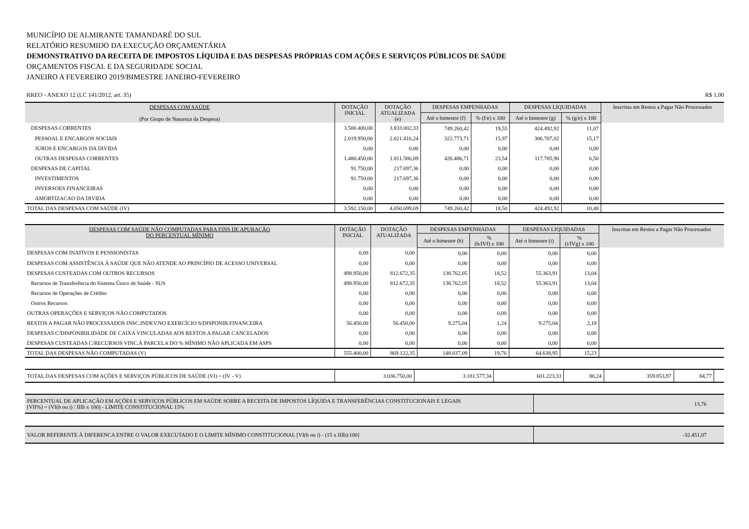MUNICÍPIO DE ALMIRANTE TAMANDARÉ DO SUL
RELATÓRIO RESUMIDO DA EXECUÇÃO ORÇAMENTÁRIA
DEMONSTRATIVO DA RECEITA DE IMPOSTOS LÍQUIDA E DAS DESPESAS PRÓPRIAS COM AÇÕES E SERVIÇOS PÚBLICOS DE SAÚDE
ORÇAMENTOS FISCAL E DA SEGURIDADE SOCIAL
JANEIRO A FEVEREIRO 2019/BIMESTRE JANEIRO-FEVEREIRO
RREO - ANEXO 12 (LC 141/2012, art. 35) R$ 1,00
| DESPESAS COM SAÚDE (Por Grupo de Natureza da Despesa) | DOTAÇÃO INICIAL | DOTAÇÃO ATUALIZADA (e) | DESPESAS EMPENHADAS | | DESPESAS LIQUIDADAS | | Inscritas em Restos a Pagar Não Processados |
| --- | --- | --- | --- | --- | --- | --- | --- |
| | | | Até o bimestre (f) | % (f/e) x 100 | Até o bimestre (g) | % (g/e) x 100 | |
| DESPESAS CORRENTES | 3.500.400,00 | 3.833.002,33 | 749.260,42 | 19,55 | 424.492,92 | 11,07 | |
| PESSOAL E ENCARGOS SOCIAIS | 2.019.950,00 | 2.021.416,24 | 322.773,71 | 15,97 | 306.707,02 | 15,17 | |
| JUROS E ENCARGOS DA DIVIDA | 0,00 | 0,00 | 0,00 | 0,00 | 0,00 | 0,00 | |
| OUTRAS DESPESAS CORRENTES | 1.480.450,00 | 1.811.586,09 | 426.486,71 | 23,54 | 117.785,90 | 6,50 | |
| DESPESAS DE CAPITAL | 91.750,00 | 217.697,36 | 0,00 | 0,00 | 0,00 | 0,00 | |
| INVESTIMENTOS | 91.750,00 | 217.697,36 | 0,00 | 0,00 | 0,00 | 0,00 | |
| INVERSOES FINANCEIRAS | 0,00 | 0,00 | 0,00 | 0,00 | 0,00 | 0,00 | |
| AMORTIZACAO DA DIVIDA | 0,00 | 0,00 | 0,00 | 0,00 | 0,00 | 0,00 | |
| TOTAL DAS DESPESAS COM SAÚDE (IV) | 3.592.150,00 | 4.050.699,69 | 749.260,42 | 18,50 | 424.492,92 | 10,48 | |
| DESPESAS COM SAÚDE NÃO COMPUTADAS PARA FINS DE APURAÇÃO DO PERCENTUAL MÍNIMO | DOTAÇÃO INICIAL | DOTAÇÃO ATUALIZADA | DESPESAS EMPENHADAS | | DESPESAS LIQUIDADAS | | Inscritas em Restos a Pagar Não Processados |
| --- | --- | --- | --- | --- | --- | --- | --- |
| | | | Até o bimestre (h) | % (h/IVf) x 100 | Até o bimestre (i) | % (i/IVg) x 100 | |
| DESPESAS COM INATIVOS E PENSIONISTAS | 0,00 | 0,00 | 0,00 | 0,00 | 0,00 | 0,00 | |
| DESPESAS COM ASSISTÊNCIA À SAÚDE QUE NÃO ATENDE AO PRINCÍPIO DE ACESSO UNIVERSAL | 0,00 | 0,00 | 0,00 | 0,00 | 0,00 | 0,00 | |
| DESPESAS CUSTEADAS COM OUTROS RECURSOS | 498.950,00 | 812.672,35 | 138.762,05 | 18,52 | 55.363,91 | 13,04 | |
| Recursos de Transferência do Sistema Único de Saúde - SUS | 498.950,00 | 812.672,35 | 138.762,05 | 18,52 | 55.363,91 | 13,04 | |
| Recursos de Operações de Crédito | 0,00 | 0,00 | 0,00 | 0,00 | 0,00 | 0,00 | |
| Outros Recursos | 0,00 | 0,00 | 0,00 | 0,00 | 0,00 | 0,00 | |
| OUTRAS OPERAÇÕES E SERVIÇOS NÃO COMPUTADOS | 0,00 | 0,00 | 0,00 | 0,00 | 0,00 | 0,00 | |
| RESTOS A PAGAR NÃO PROCESSADOS INSC.INDEV.NO EXERCÍCIO S/DISPONIB.FINANCEIRA | 56.450,00 | 56.450,00 | 9.275,04 | 1,24 | 9.275,04 | 2,18 | |
| DESPESAS C/DISPONIBILIDADE DE CAIXA VINCULADAS AOS RESTOS A PAGAR CANCELADOS | 0,00 | 0,00 | 0,00 | 0,00 | 0,00 | 0,00 | |
| DESPESAS CUSTEADAS C/RECURSOS VINC.À PARCELA DO % MÍNIMO NÃO APLICADA EM ASPS | 0,00 | 0,00 | 0,00 | 0,00 | 0,00 | 0,00 | |
| TOTAL DAS DESPESAS NÃO COMPUTADAS (V) | 555.400,00 | 869.122,35 | 148.037,09 | 19,76 | 64.638,95 | 15,23 | |
| TOTAL DAS DESPESAS COM AÇÕES E SERVIÇOS PÚBLICOS DE SAÚDE (VI) = (IV - V) | 3.036.750,00 | 3.181.577,34 | 601.223,33 | 80,24 | 359.853,97 | 84,77 | |
| PERCENTUAL DE APLICAÇÃO EM AÇÕES E SERVIÇOS PÚBLICOS EM SAÚDE SOBRE A RECEITA DE IMPOSTOS LÍQUIDA E TRANSFERÊNCIAS CONSTITUCIONAIS E LEGAIS (VII%) = (VI(h ou i) / IIIb x 100) - LIMITE CONSTITUCIONAL 15% | 13,76 |
| VALOR REFERENTE À DIFERENCA ENTRE O VALOR EXECUTADO E O LIMITE MÍNIMO CONSTITUCIONAL [VI(h ou i) - (15 x IIIb)/100] | -32.451,07 |